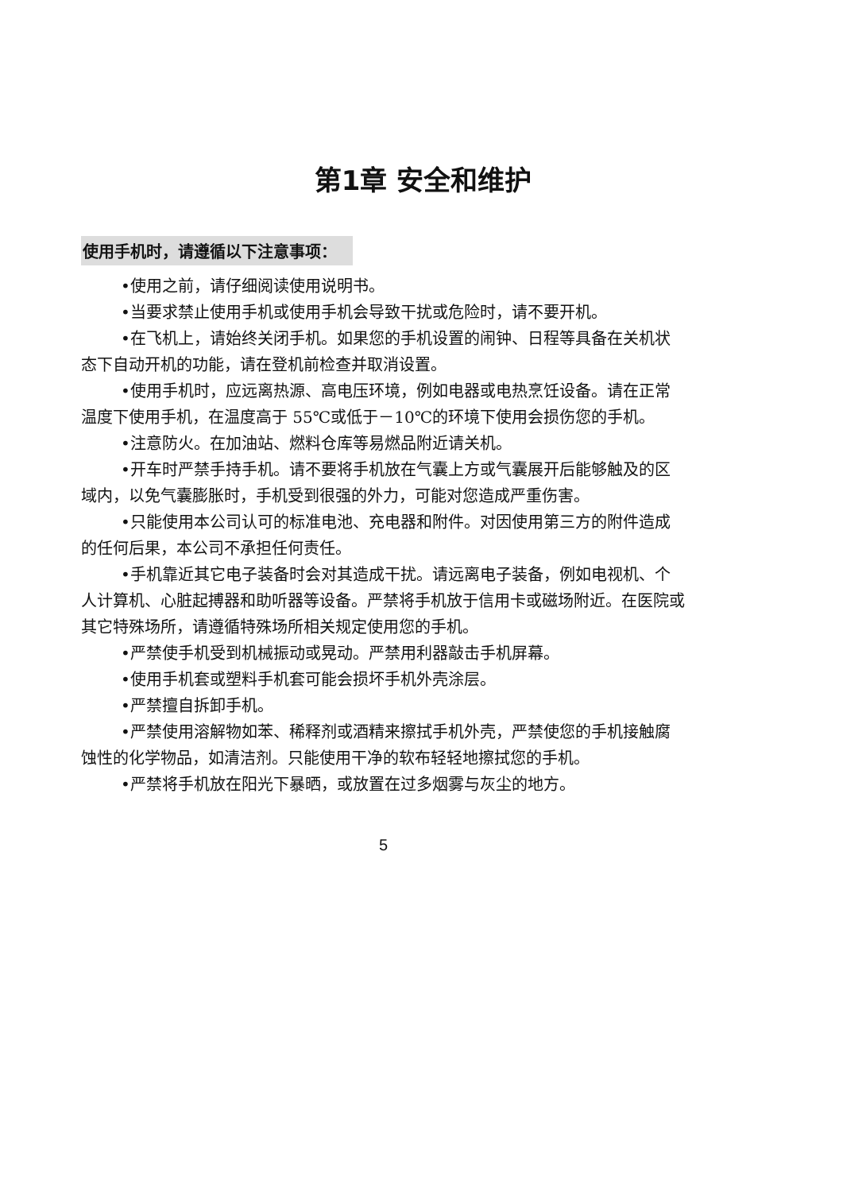第1章 安全和维护
使用手机时，请遵循以下注意事项：
•使用之前，请仔细阅读使用说明书。
•当要求禁止使用手机或使用手机会导致干扰或危险时，请不要开机。
•在飞机上，请始终关闭手机。如果您的手机设置的闹钟、日程等具备在关机状态下自动开机的功能，请在登机前检查并取消设置。
•使用手机时，应远离热源、高电压环境，例如电器或电热烹饪设备。请在正常温度下使用手机，在温度高于 55℃或低于－10℃的环境下使用会损伤您的手机。
•注意防火。在加油站、燃料仓库等易燃品附近请关机。
•开车时严禁手持手机。请不要将手机放在气囊上方或气囊展开后能够触及的区域内，以免气囊膨胀时，手机受到很强的外力，可能对您造成严重伤害。
•只能使用本公司认可的标准电池、充电器和附件。对因使用第三方的附件造成的任何后果，本公司不承担任何责任。
•手机靠近其它电子装备时会对其造成干扰。请远离电子装备，例如电视机、个人计算机、心脏起搏器和助听器等设备。严禁将手机放于信用卡或磁场附近。在医院或其它特殊场所，请遵循特殊场所相关规定使用您的手机。
•严禁使手机受到机械振动或晃动。严禁用利器敲击手机屏幕。
•使用手机套或塑料手机套可能会损坏手机外壳涂层。
•严禁擅自拆卸手机。
•严禁使用溶解物如苯、稀释剂或酒精来擦拭手机外壳，严禁使您的手机接触腐蚀性的化学物品，如清洁剂。只能使用干净的软布轻轻地擦拭您的手机。
•严禁将手机放在阳光下暴晒，或放置在过多烟雾与灰尘的地方。
5